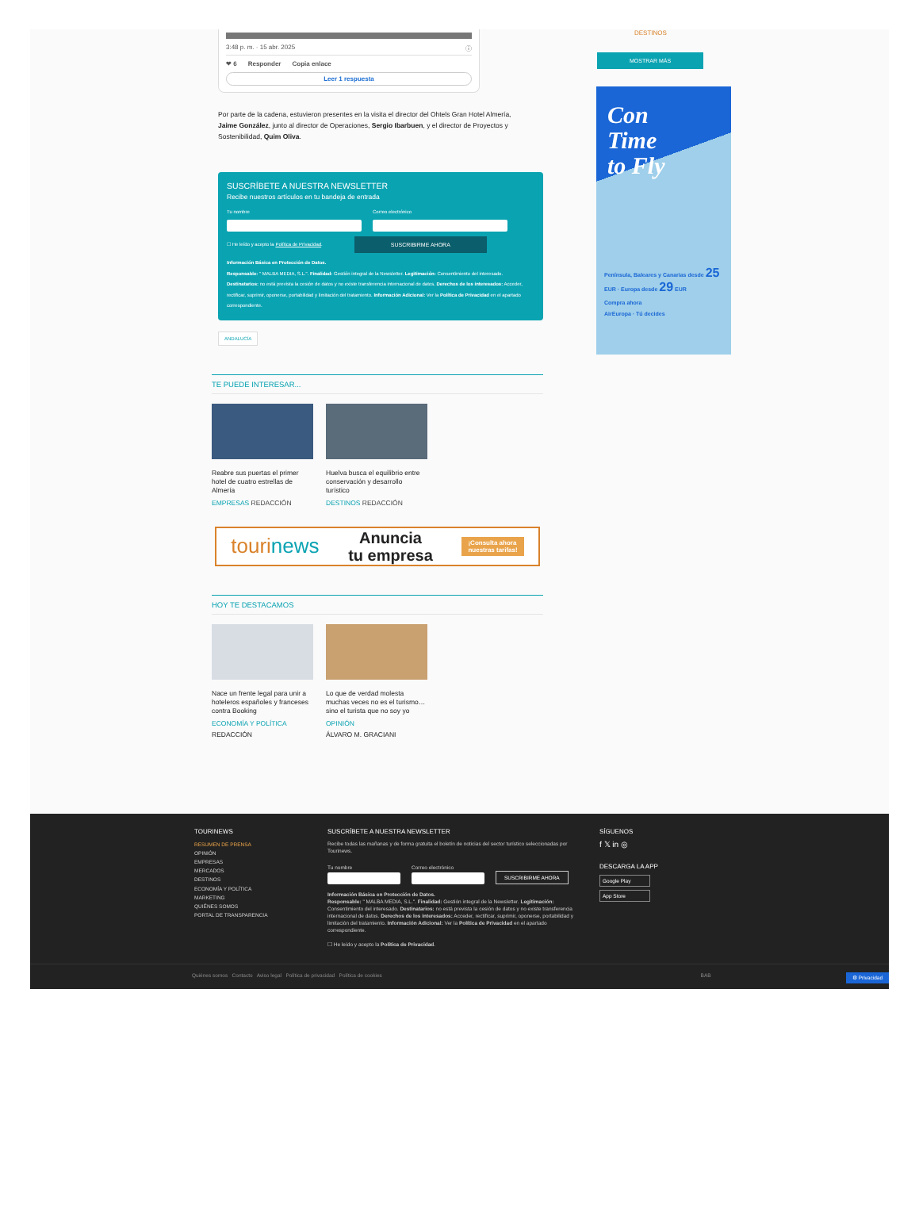3:48 p. m. · 15 abr. 2025 ⓘ
❤ 6 Responder Copia enlace
Leer 1 respuesta
Por parte de la cadena, estuvieron presentes en la visita el director del Ohtels Gran Hotel Almería, Jaime González, junto al director de Operaciones, Sergio Ibarbuen, y el director de Proyectos y Sostenibilidad, Quim Oliva.
SUSCRÍBETE A NUESTRA NEWSLETTER
Recibe nuestros artículos en tu bandeja de entrada
Tu nombre Correo electrónico
☐ He leído y acepto la Política de Privacidad. SUSCRIBIRME AHORA
Información Básica en Protección de Datos.
Responsable: " MALBA MEDIA, S.L.". Finalidad: Gestión integral de la Newsletter. Legitimación: Consentimiento del interesado.
Destinatarios: no está prevista la cesión de datos y no existe transferencia internacional de datos. Derechos de los interesados: Acceder, rectificar, suprimir, oponerse, portabilidad y limitación del tratamiento. Información Adicional: Ver la Política de Privacidad en el apartado correspondiente.
ANDALUCÍA
TE PUEDE INTERESAR...
Reabre sus puertas el primer hotel de cuatro estrellas de Almería
EMPRESAS REDACCIÓN
Huelva busca el equilibrio entre conservación y desarrollo turístico
DESTINOS REDACCIÓN
tourinews Anuncia
tu empresa ¡Consulta ahora
nuestras tarifas!
HOY TE DESTACAMOS
Nace un frente legal para unir a hoteleros españoles y franceses contra Booking
ECONOMÍA Y POLÍTICA
REDACCIÓN
Lo que de verdad molesta muchas veces no es el turismo… sino el turista que no soy yo
OPINIÓN
ÁLVARO M. GRACIANI
DESTINOS
MOSTRAR MÁS
Con
Time
to Fly
Península, Baleares y Canarias desde 25 EUR · Europa desde 29 EUR
Compra ahora
AirEuropa · Tú decides
TOURINEWS
RESUMEN DE PRENSA
OPINIÓN
EMPRESAS
MERCADOS
DESTINOS
ECONOMÍA Y POLÍTICA
MARKETING
QUIÉNES SOMOS
PORTAL DE TRANSPARENCIA
SUSCRÍBETE A NUESTRA NEWSLETTER
Recibe todas las mañanas y de forma gratuita el boletín de noticias del sector turístico seleccionadas por Tourinews.
Tu nombre
Correo electrónico
SUSCRIBIRME AHORA
Información Básica en Protección de Datos.
Responsable: " MALBA MEDIA, S.L.". Finalidad: Gestión integral de la Newsletter. Legitimación: Consentimiento del interesado. Destinatarios: no está prevista la cesión de datos y no existe transferencia internacional de datos. Derechos de los interesados: Acceder, rectificar, suprimir, oponerse, portabilidad y limitación del tratamiento. Información Adicional: Ver la Política de Privacidad en el apartado correspondiente.
☐ He leído y acepto la Política de Privacidad.
SÍGUENOS
f 𝕏 in ◎
DESCARGA LA APP
Google Play
App Store
Quiénes somos Contacto Aviso legal Política de privacidad Política de cookies BAB ⚙ Privacidad